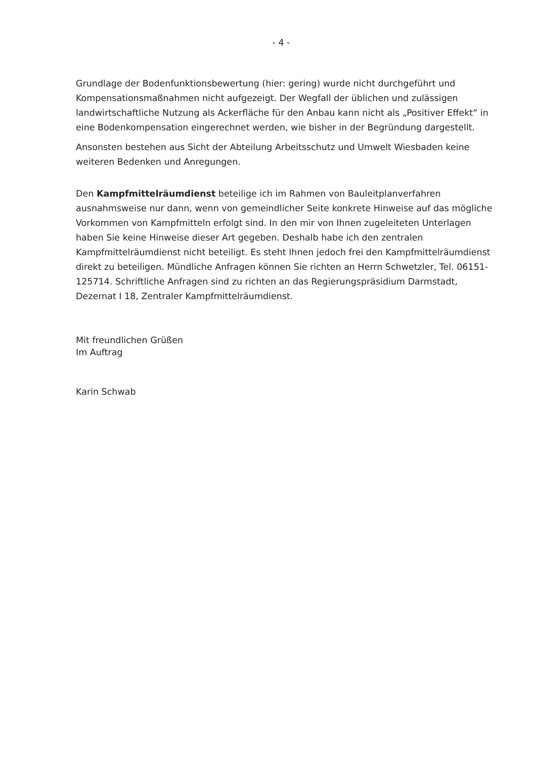- 4 -
Grundlage der Bodenfunktionsbewertung (hier: gering) wurde nicht durchgeführt und Kompensationsmaßnahmen nicht aufgezeigt. Der Wegfall der üblichen und zulässigen landwirtschaftliche Nutzung als Ackerfläche für den Anbau kann nicht als „Positiver Effekt“ in eine Bodenkompensation eingerechnet werden, wie bisher in der Begründung dargestellt.
Ansonsten bestehen aus Sicht der Abteilung Arbeitsschutz und Umwelt Wiesbaden keine weiteren Bedenken und Anregungen.
Den Kampfmittelräumdienst beteilige ich im Rahmen von Bauleitplanverfahren ausnahmsweise nur dann, wenn von gemeindlicher Seite konkrete Hinweise auf das mögliche Vorkommen von Kampfmitteln erfolgt sind. In den mir von Ihnen zugeleiteten Unterlagen haben Sie keine Hinweise dieser Art gegeben. Deshalb habe ich den zentralen Kampfmittelräumdienst nicht beteiligt. Es steht Ihnen jedoch frei den Kampfmittelräumdienst direkt zu beteiligen. Mündliche Anfragen können Sie richten an Herrn Schwetzler, Tel. 06151-125714. Schriftliche Anfragen sind zu richten an das Regierungspräsidium Darmstadt, Dezernat I 18, Zentraler Kampfmittelräumdienst.
Mit freundlichen Grüßen
Im Auftrag
Karin Schwab